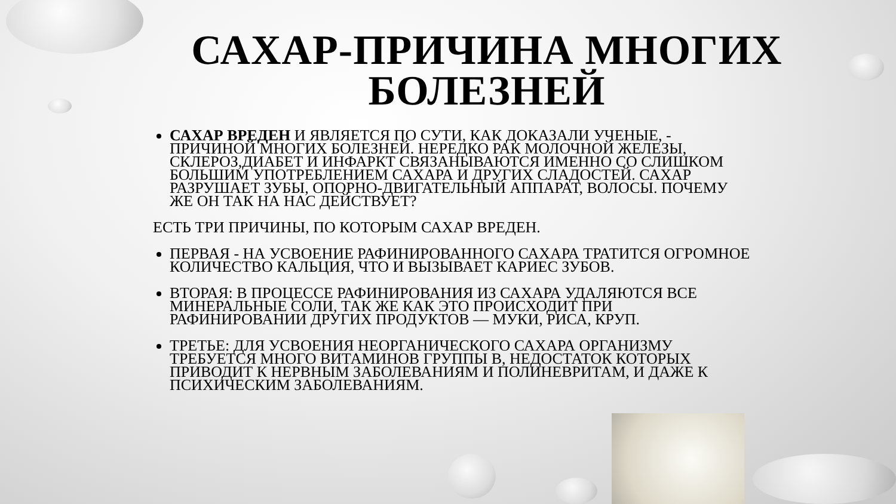САХАР-ПРИЧИНА МНОГИХ БОЛЕЗНЕЙ
САХАР ВРЕДЕН И ЯВЛЯЕТСЯ ПО СУТИ, КАК ДОКАЗАЛИ УЧЕНЫЕ, - ПРИЧИНОЙ МНОГИХ БОЛЕЗНЕЙ. НЕРЕДКО РАК МОЛОЧНОЙ ЖЕЛЕЗЫ, СКЛЕРОЗ,ДИАБЕТ И ИНФАРКТ СВЯЗАНЫВАЮТСЯ ИМЕННО СО СЛИШКОМ БОЛЬШИМ УПОТРЕБЛЕНИЕМ САХАРА И ДРУГИХ СЛАДОСТЕЙ. САХАР РАЗРУШАЕТ ЗУБЫ, ОПОРНО-ДВИГАТЕЛЬНЫЙ АППАРАТ, ВОЛОСЫ. ПОЧЕМУ ЖЕ ОН ТАК НА НАС ДЕЙСТВУЕТ?
ЕСТЬ ТРИ ПРИЧИНЫ, ПО КОТОРЫМ САХАР ВРЕДЕН.
ПЕРВАЯ - НА УСВОЕНИЕ РАФИНИРОВАННОГО САХАРА ТРАТИТСЯ ОГРОМНОЕ КОЛИЧЕСТВО КАЛЬЦИЯ, ЧТО И ВЫЗЫВАЕТ КАРИЕС ЗУБОВ.
ВТОРАЯ: В ПРОЦЕССЕ РАФИНИРОВАНИЯ ИЗ САХАРА УДАЛЯЮТСЯ ВСЕ МИНЕРАЛЬНЫЕ СОЛИ, ТАК ЖЕ КАК ЭТО ПРОИСХОДИТ ПРИ РАФИНИРОВАНИИ ДРУГИХ ПРОДУКТОВ — МУКИ, РИСА, КРУП.
ТРЕТЬЕ: ДЛЯ УСВОЕНИЯ НЕОРГАНИЧЕСКОГО САХАРА ОРГАНИЗМУ ТРЕБУЕТСЯ МНОГО ВИТАМИНОВ ГРУППЫ В, НЕДОСТАТОК КОТОРЫХ ПРИВОДИТ К НЕРВНЫМ ЗАБОЛЕВАНИЯМ И ПОЛИНЕВРИТАМ, И ДАЖЕ К ПСИХИЧЕСКИМ ЗАБОЛЕВАНИЯМ.